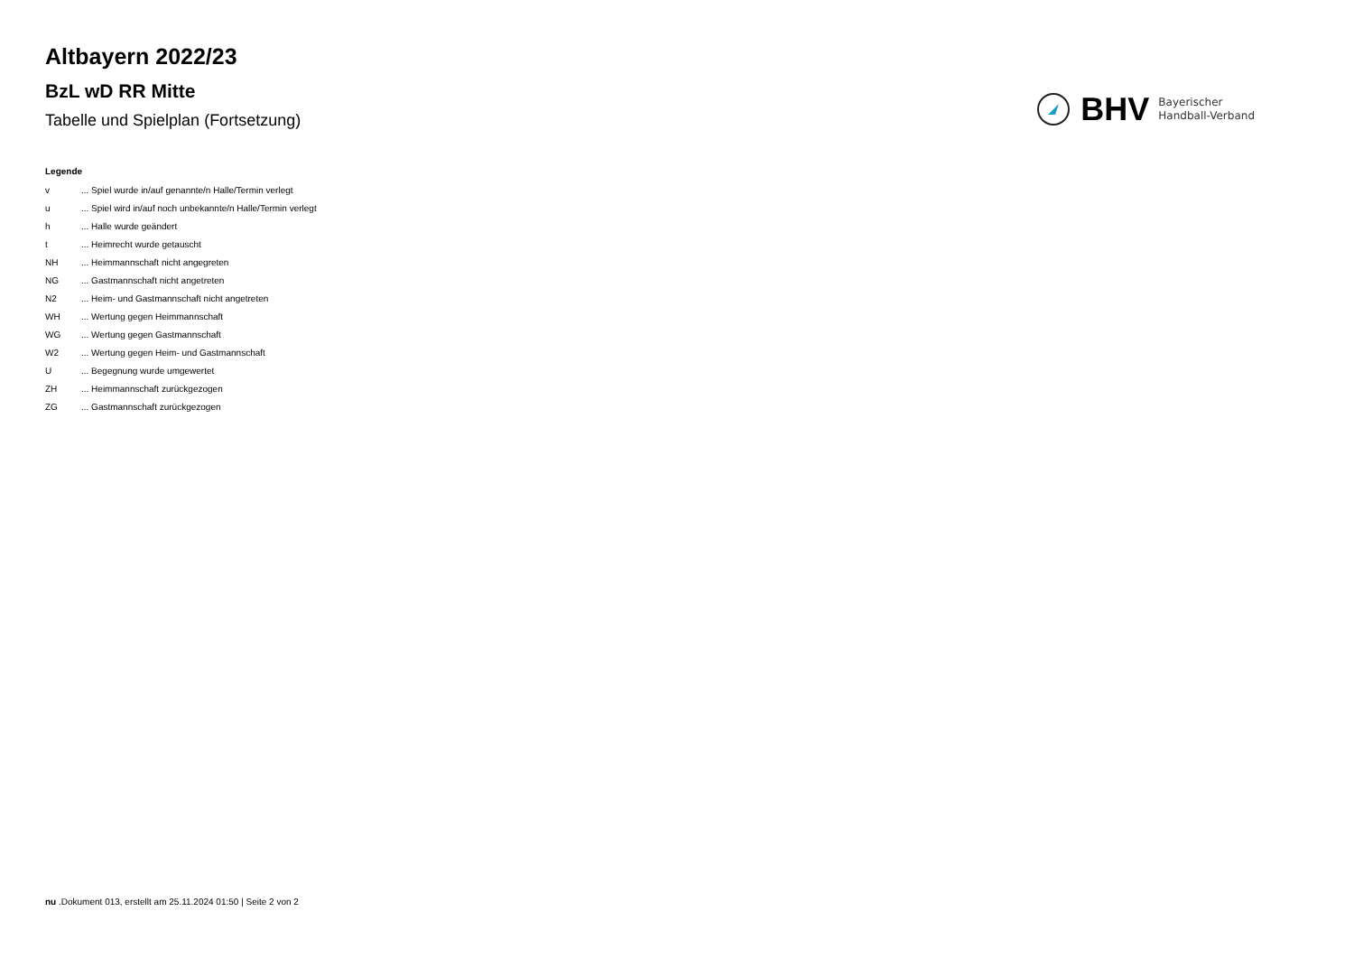Altbayern 2022/23
BzL wD RR Mitte
Tabelle und Spielplan (Fortsetzung)
BHV
Bayerischer
Handball-Verband
Legende
v ... Spiel wurde in/auf genannte/n Halle/Termin verlegt
u ... Spiel wird in/auf noch unbekannte/n Halle/Termin verlegt
h ... Halle wurde geändert
t ... Heimrecht wurde getauscht
NH ... Heimmannschaft nicht angegreten
NG ... Gastmannschaft nicht angetreten
N2 ... Heim- und Gastmannschaft nicht angetreten
WH ... Wertung gegen Heimmannschaft
WG ... Wertung gegen Gastmannschaft
W2 ... Wertung gegen Heim- und Gastmannschaft
U ... Begegnung wurde umgewertet
ZH ... Heimmannschaft zurückgezogen
ZG ... Gastmannschaft zurückgezogen
nu .Dokument 013, erstellt am 25.11.2024 01:50 | Seite 2 von 2